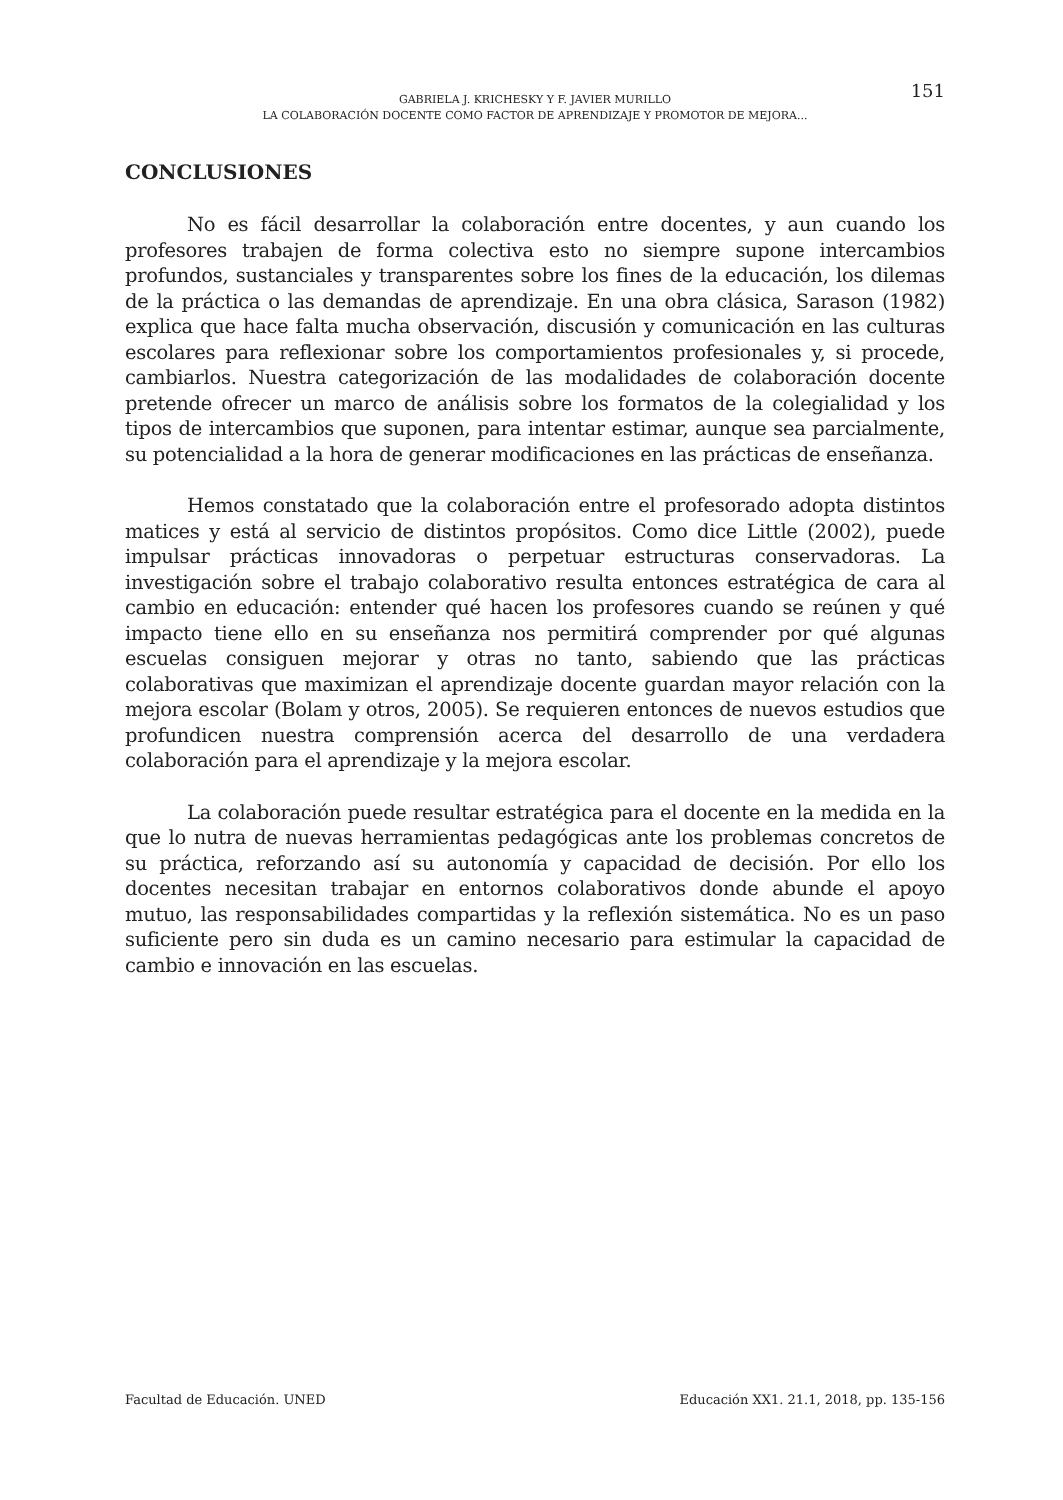GABRIELA J. KRICHESKY Y F. JAVIER MURILLO
LA COLABORACIÓN DOCENTE COMO FACTOR DE APRENDIZAJE Y PROMOTOR DE MEJORA...
151
CONCLUSIONES
No es fácil desarrollar la colaboración entre docentes, y aun cuando los profesores trabajen de forma colectiva esto no siempre supone intercambios profundos, sustanciales y transparentes sobre los fines de la educación, los dilemas de la práctica o las demandas de aprendizaje. En una obra clásica, Sarason (1982) explica que hace falta mucha observación, discusión y comunicación en las culturas escolares para reflexionar sobre los comportamientos profesionales y, si procede, cambiarlos. Nuestra categorización de las modalidades de colaboración docente pretende ofrecer un marco de análisis sobre los formatos de la colegialidad y los tipos de intercambios que suponen, para intentar estimar, aunque sea parcialmente, su potencialidad a la hora de generar modificaciones en las prácticas de enseñanza.
Hemos constatado que la colaboración entre el profesorado adopta distintos matices y está al servicio de distintos propósitos. Como dice Little (2002), puede impulsar prácticas innovadoras o perpetuar estructuras conservadoras. La investigación sobre el trabajo colaborativo resulta entonces estratégica de cara al cambio en educación: entender qué hacen los profesores cuando se reúnen y qué impacto tiene ello en su enseñanza nos permitirá comprender por qué algunas escuelas consiguen mejorar y otras no tanto, sabiendo que las prácticas colaborativas que maximizan el aprendizaje docente guardan mayor relación con la mejora escolar (Bolam y otros, 2005). Se requieren entonces de nuevos estudios que profundicen nuestra comprensión acerca del desarrollo de una verdadera colaboración para el aprendizaje y la mejora escolar.
La colaboración puede resultar estratégica para el docente en la medida en la que lo nutra de nuevas herramientas pedagógicas ante los problemas concretos de su práctica, reforzando así su autonomía y capacidad de decisión. Por ello los docentes necesitan trabajar en entornos colaborativos donde abunde el apoyo mutuo, las responsabilidades compartidas y la reflexión sistemática. No es un paso suficiente pero sin duda es un camino necesario para estimular la capacidad de cambio e innovación en las escuelas.
Facultad de Educación. UNED Educación XX1. 21.1, 2018, pp. 135-156